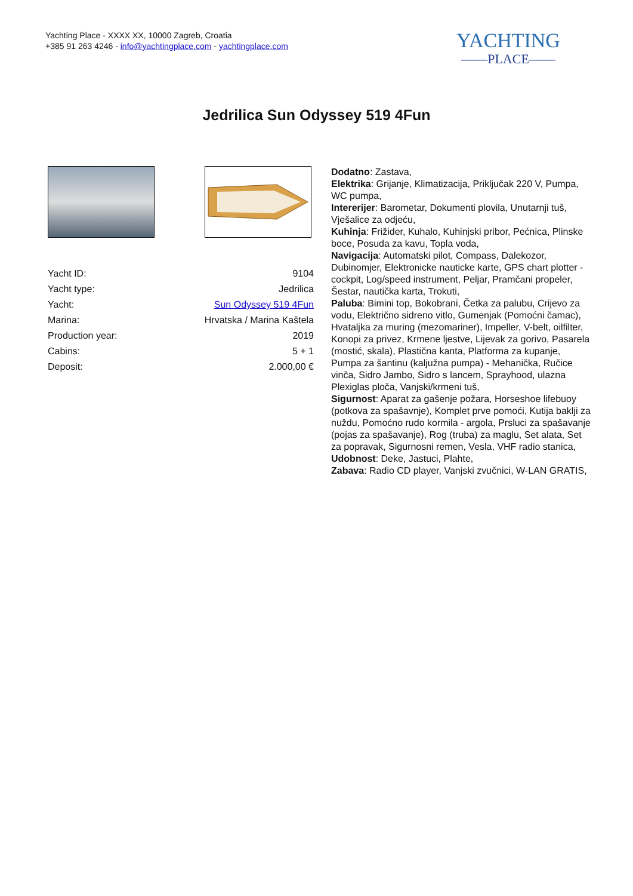Yachting Place - XXXX XX, 10000 Zagreb, Croatia
+385 91 263 4246 - info@yachtingplace.com - yachtingplace.com
YACHTING
——PLACE——
Jedrilica Sun Odyssey 519 4Fun
| Yacht ID: | 9104 |
| Yacht type: | Jedrilica |
| Yacht: | Sun Odyssey 519 4Fun |
| Marina: | Hrvatska / Marina Kaštela |
| Production year: | 2019 |
| Cabins: | 5 + 1 |
| Deposit: | 2.000,00 € |
Dodatno: Zastava,
Elektrika: Grijanje, Klimatizacija, Priključak 220 V, Pumpa, WC pumpa,
Intererijer: Barometar, Dokumenti plovila, Unutarnji tuš, Vješalice za odjeću,
Kuhinja: Frižider, Kuhalo, Kuhinjski pribor, Pećnica, Plinske boce, Posuda za kavu, Topla voda,
Navigacija: Automatski pilot, Compass, Dalekozor, Dubinomjer, Elektronicke nauticke karte, GPS chart plotter - cockpit, Log/speed instrument, Peljar, Pramčani propeler, Šestar, nautička karta, Trokuti,
Paluba: Bimini top, Bokobrani, Četka za palubu, Crijevo za vodu, Električno sidreno vitlo, Gumenjak (Pomoćni čamac), Hvataljka za muring (mezomariner), Impeller, V-belt, oilfilter, Konopi za privez, Krmene ljestve, Lijevak za gorivo, Pasarela (mostić, skala), Plastična kanta, Platforma za kupanje, Pumpa za šantinu (kaljužna pumpa) - Mehanička, Ručice vinča, Sidro Jambo, Sidro s lancem, Sprayhood, ulazna Plexiglas ploča, Vanjski/krmeni tuš,
Sigurnost: Aparat za gašenje požara, Horseshoe lifebuoy (potkova za spašavnje), Komplet prve pomoći, Kutija baklji za nuždu, Pomoćno rudo kormila - argola, Prsluci za spašavanje (pojas za spašavanje), Rog (truba) za maglu, Set alata, Set za popravak, Sigurnosni remen, Vesla, VHF radio stanica,
Udobnost: Deke, Jastuci, Plahte,
Zabava: Radio CD player, Vanjski zvučnici, W-LAN GRATIS,